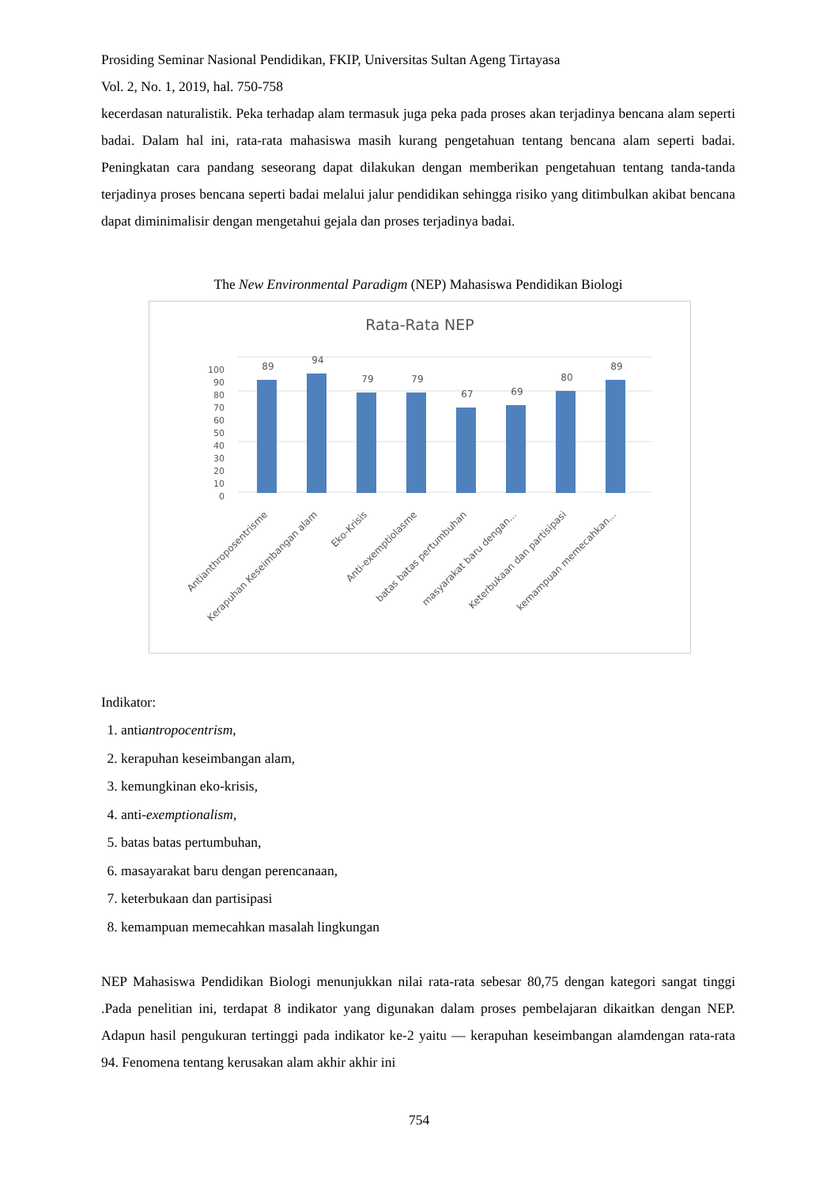Prosiding Seminar Nasional Pendidikan, FKIP, Universitas Sultan Ageng Tirtayasa
Vol. 2, No. 1, 2019, hal. 750-758
kecerdasan naturalistik. Peka terhadap alam termasuk juga peka pada proses akan terjadinya bencana alam seperti badai. Dalam hal ini, rata-rata mahasiswa masih kurang pengetahuan tentang bencana alam seperti badai. Peningkatan cara pandang seseorang dapat dilakukan dengan memberikan pengetahuan tentang tanda-tanda terjadinya proses bencana seperti badai melalui jalur pendidikan sehingga risiko yang ditimbulkan akibat bencana dapat diminimalisir dengan mengetahui gejala dan proses terjadinya badai.
The New Environmental Paradigm (NEP) Mahasiswa Pendidikan Biologi
Rata-Rata NEP
0
10
20
30
40
50
60
70
80
90
100
89
94
79
79
67
69
80
89
Antianthroposentrisme
Kerapuhan Keseimbangan alam
Eko-Krisis
Anti-exemptiolasme
batas batas pertumbuhan
masyarakat baru dengan...
Keterbukaan dan partisipasi
kemampuan memecahkan...
Indikator:
1. antiantropocentrism,
2. kerapuhan keseimbangan alam,
3. kemungkinan eko-krisis,
4. anti-exemptionalism,
5. batas batas pertumbuhan,
6. masayarakat baru dengan perencanaan,
7. keterbukaan dan partisipasi
8. kemampuan memecahkan masalah lingkungan
NEP Mahasiswa Pendidikan Biologi menunjukkan nilai rata-rata sebesar 80,75 dengan kategori sangat tinggi .Pada penelitian ini, terdapat 8 indikator yang digunakan dalam proses pembelajaran dikaitkan dengan NEP. Adapun hasil pengukuran tertinggi pada indikator ke-2 yaitu ― kerapuhan keseimbangan alamdengan rata-rata 94. Fenomena tentang kerusakan alam akhir akhir ini
754